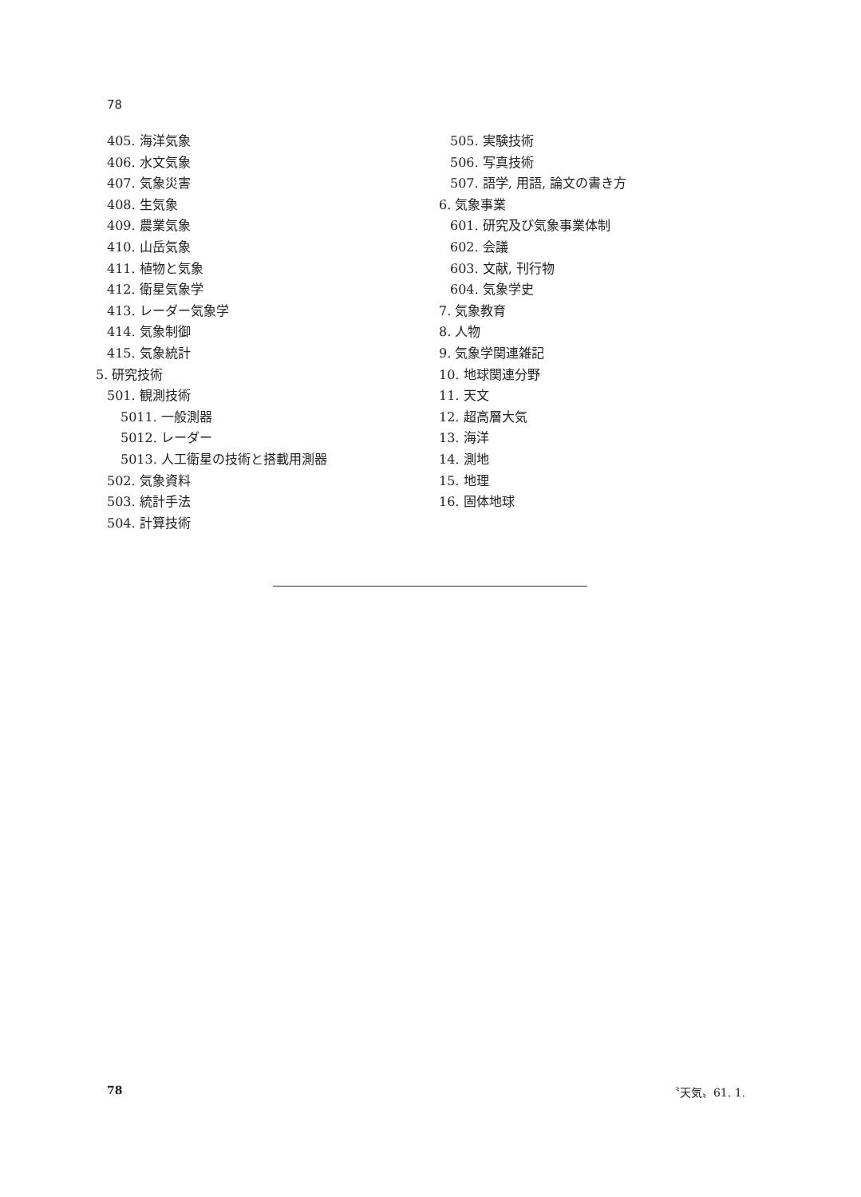78
405. 海洋気象
406. 水文気象
407. 気象災害
408. 生気象
409. 農業気象
410. 山岳気象
411. 植物と気象
412. 衛星気象学
413. レーダー気象学
414. 気象制御
415. 気象統計
5. 研究技術
501. 観測技術
5011. 一般測器
5012. レーダー
5013. 人工衛星の技術と搭載用測器
502. 気象資料
503. 統計手法
504. 計算技術
505. 実験技術
506. 写真技術
507. 語学, 用語, 論文の書き方
6. 気象事業
601. 研究及び気象事業体制
602. 会議
603. 文献, 刊行物
604. 気象学史
7. 気象教育
8. 人物
9. 気象学関連雑記
10. 地球関連分野
11. 天文
12. 超高層大気
13. 海洋
14. 測地
15. 地理
16. 固体地球
78 〝天気〟61. 1.